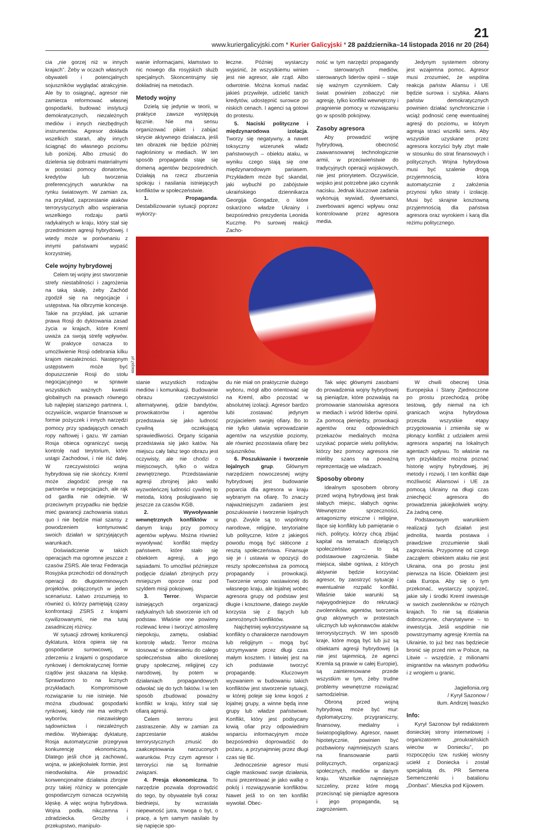21
www.kuriergalicyjski.com * Kurier Galicyjski * 28 października–14 listopada 2016 nr 20 (264)
cia „nie gorzej niż w innych krajach”. Żeby w oczach własnych obywateli i potencjalnych sojuszników wyglądać atrakcyjnie. Ale by to osiągnąć, agresor nie zamierza reformować własnej gospodarki, budować instytucji demokratycznych, niezależnych mediów i innych niezbędnych instrumentów. Agresor dokłada wszelkich starań, aby innych ściągnąć do własnego poziomu lub poniżej. Albo zmusić do dzielenia się dobrami materialnymi w postaci pomocy donatorów, kredytów lub tworzenia preferencyjnych warunków na rynku światowym. W zamian za, na przykład, zaprzestanie ataków terrorystycznych albo wspierania wszelkiego rodzaju partii radykalnych w kraju, który stał się przedmiotem agresji hybrydowej. I wtedy może w porównaniu z innymi państwami wypaść korzystniej.
Cele wojny hybrydowej
Celem tej wojny jest stworzenie strefy niestabilności i zagrożenia na taką skalę, żeby Zachód zgodził się na negocjacje i ustępstwa. Na olbrzymie koncesje. Takie na przykład, jak uznanie prawa Rosji do dyktowania zasad życia w krajach, które Kreml uważa za swoją strefę wpływów. W praktyce oznacza to umożliwienie Rosji odebrania kilku krajom niezależności. Następnym ustępstwem może być dopuszczenie Rosji do stołu negocjacyjnego w sprawie wszystkich ważnych kwestii globalnych na prawach równego lub najlepiej starszego partnera. I, oczywiście, wsparcie finansowe w formie pożyczek i innych narzędzi pomocy przy spadających cenach ropy naftowej i gazu. W zamian Rosja obieca ograniczyć swoją kontrolę nad terytorium, które ustąpi Zachodowi, i nie iść dalej. W rzeczywistości wojna hybrydowa się nie skończy. Kreml może złagodzić presję na partnerów w negocjacjach, ale rąk od gardła nie odejmie. W przeciwnym przypadku nie będzie mieć gwarancji zachowania status quo i nie będzie miał szansy z powodzeniem kontynuować swoich działań w sprzyjających warunkach.
Doświadczenie w takich operacjach ma ogromne jeszcze z czasów ZSRS. Ale teraz Federacja Rosyjska przechodzi od doraźnych operacji do długoterminowych projektów, połączonych w jeden scenariusz. Łatwo zrozumieją to również ci, którzy pamiętają czasy konfrontacji ZSRS z krajami cywilizowanymi, nie ma tutaj zasadniczej różnicy.
W sytuacji zdrowej konkurencji dyktatura, która opiera się na gospodarce surowcowej, w zderzeniu z krajami o gospodarce rynkowej i demokratycznej formie rządów jest skazana na klęskę. Sprawdzono to na licznych przykładach. Kompromisowe rozwiązanie tu nie istnieje. Nie można zbudować gospodarki rynkowej, kiedy nie ma wolnych wyborów, niezawisłego sądownictwa i niezależnych mediów. Wybierając dyktaturę, Rosja automatycznie przegrywa konkurencję ekonomiczną. Dlatego jeśli chce ją zachować, wojna, w jakiejkolwiek formie, jest nieodwołalna. Ale prowadzić konwencjonalne działania zbrojne przy takiej różnicy w potencjale gospodarczym oznacza oczywistą klęskę. A więc wojna hybrydowa. Wojna podła, nikczemna i zdradziecka. Groźby i przekupstwo, manipulo-
wanie informacjami, kłamstwo to nic nowego dla rosyjskich służb specjalnych. Skoncentrujmy się dokładniej na metodach.
Metody wojny
Dzielą się jedynie w teorii, w praktyce zawsze występują łącznie. Nie ma sensu organizować pikiet i zabijać skrycie aktywnego działacza, jeśli ten obrazek nie będzie później nagłośniony w mediach. W ten sposób propaganda staje się domeną agentów bezpośrednich. Działają na rzecz zburzenia spokoju i nasilania istniejących konfliktów w społeczeństwie.
1. Propaganda. Destabilizowanie sytuacji poprzez wykorzy-
łeczne. Później wystarczy wyjaśnić, że wszystkiemu winien jest nie agresor, ale rząd. Albo odwrotnie. Można komuś nadać jakieś przywileje, udzielić tanich kredytów, udostępnić surowce po niskich cenach. I agenci są gotowi do protestu.
5. Naciski polityczne i międzynarodowa izolacja. Tworzy się negatywny, a nawet toksyczny wizerunek władz państwowych – obiektu ataku, w wyniku czego stają się one międzynarodowym pariasem. Przykładem może być skandal, jaki wybuchł po zabójstwie ukraińskiego dziennikarza Georgija Gongadze, o które oskarżono władze Ukrainy i bezpośrednio prezydenta Leonida Kuczmę. Po surowej reakcji Zacho-
ność w tym narzędzi propagandy – sterowanych mediów, sterowanych liderów opinii – staje się ważnym czynnikiem. Cały świat powinien zobaczyć nie agresję, tylko konflikt wewnętrzny i pragnienie pomocy w rozwiązaniu go w sposób pokojowy.
Zasoby agresora
Aby prowadzić wojnę hybrydową, obecność zaawansowanej technologicznie armii, w przeciwieństwie do tradycyjnych operacji wojskowych, nie jest priorytetem. Oczywiście, wojsko jest potrzebne jako czynnik nacisku. Jednak kluczowe zadania wykonują wywiad, dywersanci, zwerbowani agenci wpływu oraz kontrolowane przez agresora media.
Jedynym systemem obrony jest wzajemna pomoc. Agresor musi zrozumieć, że wspólna reakcja państw Aliansu i UE będzie surowa i szybka. Alians państw demokratycznych powinien działać synchronicznie i wciąż podnosić cenę ewentualnej agresji do poziomu, w którym agresja straci wszelki sens. Aby wszystkie uzyskane przez agresora korzyści były zbyt małe w stosunku do strat finansowych i politycznych. Wojna hybrydowa musi być szalenie drogą przyjemnością, która automatycznie z założenia przynosi tylko straty i izolację. Musi być skrajnie kosztowną przyjemnością dla państwa agresora oraz wyrokiem i karą dla reżimu politycznego.
stacja7.pl
stanie wszystkich rodzajów mediów i komunikacji. Budowanie obrazu rzeczywistości alternatywnej, gdzie bandytów, prowokatorów i agentów przedstawia się jako ludność cywilną oczekującą sprawiedliwości. Organy ścigania przedstawia się jako katów. Na miejscu cały fałsz tego obrazu jest oczywisty, ale nie chodzi o miejscowych, tylko o widza zewnętrznego. Przedstawianie agresji zbrojnej jako walki wyzwoleńczej ludności cywilnej to metoda, którą posługiwano się jeszcze za czasów KGB.
2. Wywoływanie wewnętrznych konfliktów w danym kraju przy pomocy agentów wpływu. Można również wywoływać konflikt między państwem, które stało się obiektem agresji, a jego sąsiadami. To umożliwi późniejsze podjęcie działań zbrojnych przy mniejszym oporze oraz pod szyldem misji pokojowej.
3. Terror. Wsparcie istniejących organizacji radykalnych lub stworzenie ich od podstaw. Właśnie one powinny rozlewać krew i tworzyć atmosferę niepokoju, zamętu, osłabiać kontrolę władz. Terror można stosować w odniesieniu do całego społeczeństwa albo określonej grupy społecznej, religijnej czy narodowej, by potem w działaniach propagandowych odwołać się do tych faktów. I w ten sposób zbudować poważny konflikt w kraju, który stał się ofiarą agresji.
Celem terroru jest zastraszenie. Aby w zamian za zaprzestanie ataków terrorystycznych zmusić do zaakceptowania narzuconych warunków. Przy czym agresor i terroryści nie są formalnie związani.
4. Presja ekonomiczna. To narzędzie pozwala doprowadzić do tego, by obywatele byli coraz biedniejsi, by wzrastała niepewność jutra, trwoga o byt, o pracę, a tym samym nasilało by się napięcie spo-
du nie miał on praktycznie dużego wyboru, mógł albo orientować się na Kreml, albo pozostać w absolutnej izolacji. Agresor bardzo lubi zostawać jedynym przyjacielem swojej ofiary. Bo to nie tylko ułatwia wprowadzanie agentów na wszystkie poziomy, ale również pozostawia ofiarę bez sojuszników.
6. Poszukiwanie i tworzenie lojalnych grup. Głównym narzędziem nowoczesnej wojny hybrydowej jest budowanie poparcia dla agresora w kraju wybranym na ofiarę. To znaczy najważniejszym zadaniem jest poszukiwanie i tworzenie lojalnych grup. Zwykle są to wspólnoty narodowe, religijne, terytorialne lub polityczne, które z jakiegoś powodu mogą być skłócone z resztą społeczeństwa. Finansuje się je i ustawia w opozycji do reszty społeczeństwa za pomocą propagandy i prowokacji. Tworzenie wrogo nastawionej do własnego kraju, ale lojalnej wobec agresora grupy od podstaw jest długie i kosztowne, dlatego zwykle korzysta się z tlących lub zamrożonych konfliktów.
Najchętniej wykorzystywane są konflikty o charakterze narodowym lub religijnym – mogą być utrzymywane przez długi czas małym kosztem. I łatwiej jest na ich podstawie tworzyć propagandę. Kluczowym wyzwaniem w budowaniu takich konfliktów jest stworzenie sytuacji, w której poleje się krew kogoś z lojalnej grupy, a winne będą inne grupy lub władze państwowe. Konflikt, który jest podsycany krwią ofiar przy odpowiednim wsparciu informacyjnym może bezpośrednio doprowadzić do pożaru, a przynajmniej przez długi czas się tlić.
Jednocześnie agresor musi ciągle maskować swoje działania, musi prezentować je jako walkę o pokój i rozwiązywanie konfliktów. Nawet jeśli to on ten konflikt wywołał. Obec-
Tak więc głównymi zasobami do prowadzenia wojny hybrydowej są pieniądze, które pozwalają na promowanie stanowiska agresora w mediach i wśród liderów opinii. Za pomocą pieniędzy, prowokacji agentów oraz odpowiednich przekazów medialnych można uzyskać poparcie wielu polityków, którzy bez pomocy agresora nie mieliby szans na poważną reprezentację we władzach.
Sposoby obrony
Idealnym sposobem obrony przed wojną hybrydową jest brak słabych miejsc, słabych ogniw. Wewnętrzne sprzeczności, antagonizmy etniczne i religijne, tlące się konflikty lub pamiętanie o nich, politycy, którzy chcą zbijać kapitał na tematach dzielących społeczeństwo – to są podstawowe zagrożenia. Słabe miejsca, słabe ogniwa, z których aktywnie będzie korzystać agresor, by zaostrzyć sytuację i ewentualnie rozpalić konflikt. Właśnie takie warunki są najwygodniejsze do rekrutacji zwolenników, agentów, tworzenia grup aktywnych w protestach ulicznych lub wykonawców ataków terrorystycznych. W ten sposób kraje, które mogą być lub już są obiektami agresji hybrydowej (a nie jest tajemnicą, że agenci Kremla są prawie w całej Europie), są zainteresowane przede wszystkim w tym, żeby trudne problemy wewnętrzne rozwiązać samodzielnie.
Obroną przed wojną hybrydową może być mur: dyplomatyczny, przygraniczny, finansowy, medialny i światopoglądowy. Agresor, nawet hipotetycznie, powinien być pozbawiony najmniejszych szans na finansowanie partii politycznych, organizacji społecznych, mediów w danym kraju. Wszelkie najmniejsze szczeliny, przez które mogą przecisnąć się pieniądze agresora i jego propaganda, są zagrożeniem.
W chwili obecnej Unia Europejska i Stany Zjednoczone po prostu przechodzą próbę testową, gdy niemal na ich granicach wojna hybrydowa przeszła wszystkie etapy przygotowania i zmieniła się w płonący konflikt z udziałem armii agresora wspartej na lokalnych agentach wpływu. To właśnie na tym przykładzie można poznać historię wojny hybrydowej, jej metody i rozwój. I ten konflikt daje możliwość Aliansowi i UE za pomocą Ukrainy na długi czas zniechęcić agresora do prowadzenia jakiejkolwiek wojny. Za żadną cenę.
Podstawowym warunkiem realizacji tych działań jest jednolita, twarda postawa i prawdziwe zrozumienie skali zagrożenia. Przypomnę od czego zacząłem: obiektem ataku nie jest Ukraina, ona po prostu jest pierwsza na liście. Obiektem jest cała Europa. Aby się o tym przekonać, wystarczy spojrzeć, jakie siły i środki Kreml inwestuje w swoich zwolenników w różnych krajach. To nie są działania dobroczynne, charytatywne – to inwestycja. Jeśli wspólnie nie powstrzymamy agresję Kremla na Ukrainie, to już bez nas będziecie bronić się przed nim w Polsce, na Litwie – wszędzie, z milionami imigrantów na własnym podwórku i z wrogiem u granic.
Jagiellonia.org
/ Kyrył Sazonow /
tłum. Andrzej Iwaszko
Info:
Kyrył Sazonow był redaktorem donieckiej strony internetowej i organizatorem „proukraińskich wieców w Doniecku”, po rozpoczęciu tzw. ruskiej wiosny uciekł z Doniecka i został specjalistą ds. PR Semena Semenczenki i batalionu „Donbas”. Mieszka pod Kijowem.